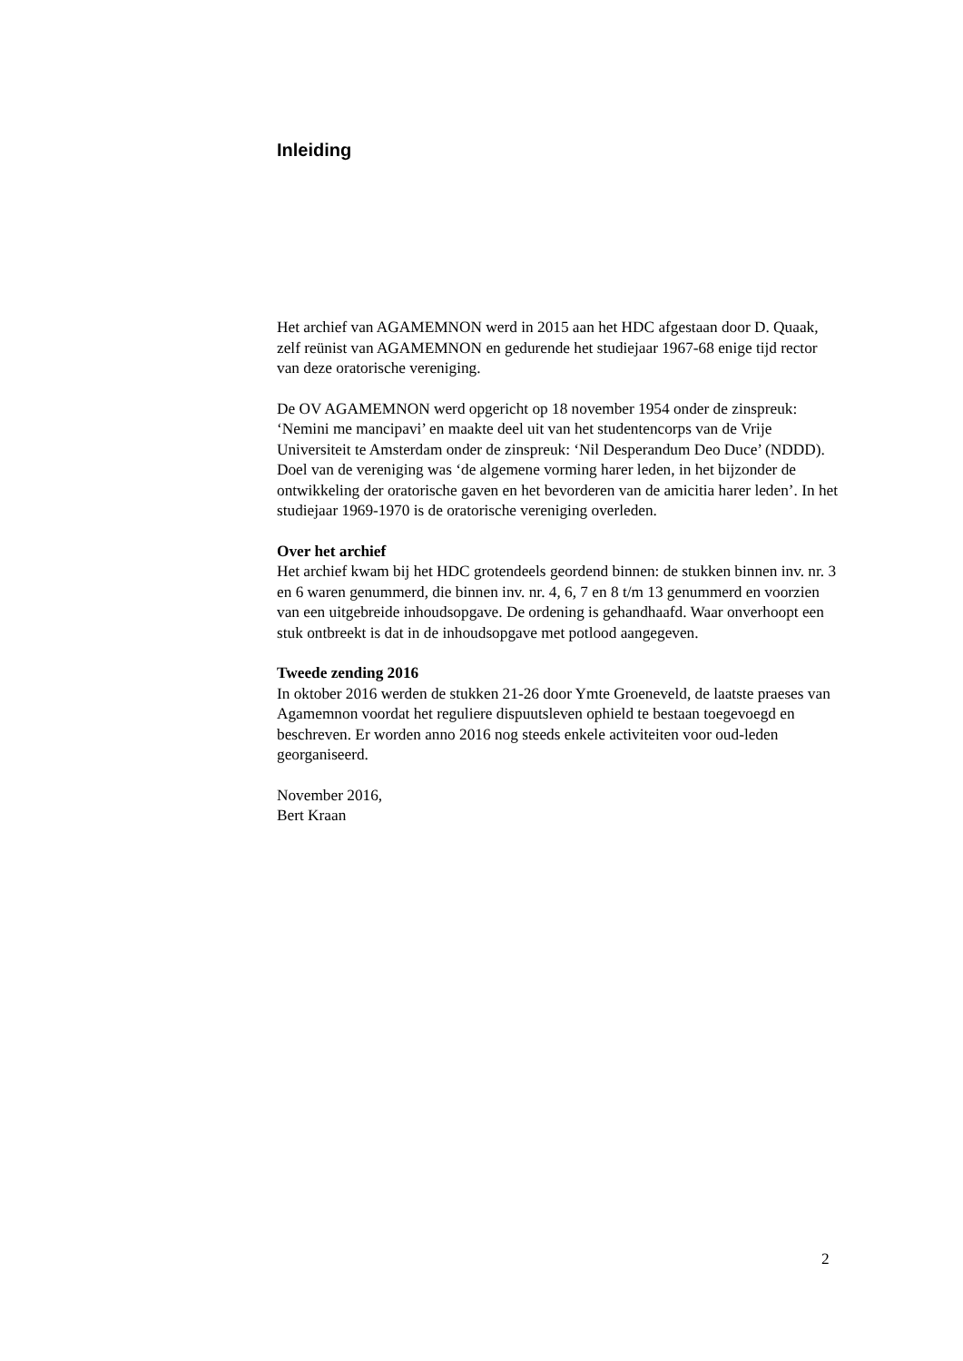Inleiding
Het archief van AGAMEMNON werd in 2015 aan het HDC afgestaan door D. Quaak, zelf reünist van AGAMEMNON en gedurende het studiejaar 1967-68 enige tijd rector van deze oratorische vereniging.
De OV AGAMEMNON werd opgericht op 18 november 1954 onder de zinspreuk: ‘Nemini me mancipavi’ en maakte deel uit van het studentencorps van de Vrije Universiteit te Amsterdam onder de zinspreuk: ‘Nil Desperandum Deo Duce’ (NDDD). Doel van de vereniging was ‘de algemene vorming harer leden, in het bijzonder de ontwikkeling der oratorische gaven en het bevorderen van de amicitia harer leden’. In het studiejaar 1969-1970 is de oratorische vereniging overleden.
Over het archief
Het archief kwam bij het HDC grotendeels geordend binnen: de stukken binnen inv. nr. 3 en 6 waren genummerd, die binnen inv. nr. 4, 6, 7 en 8 t/m 13 genummerd en voorzien van een uitgebreide inhoudsopgave. De ordening is gehandhaafd. Waar onverhoopt een stuk ontbreekt is dat in de inhoudsopgave met potlood aangegeven.
Tweede zending 2016
In oktober 2016 werden de stukken 21-26 door Ymte Groeneveld, de laatste praeses van Agamemnon voordat het reguliere dispuutsleven ophield te bestaan toegevoegd en beschreven. Er worden anno 2016 nog steeds enkele activiteiten voor oud-leden georganiseerd.
November 2016,
Bert Kraan
2